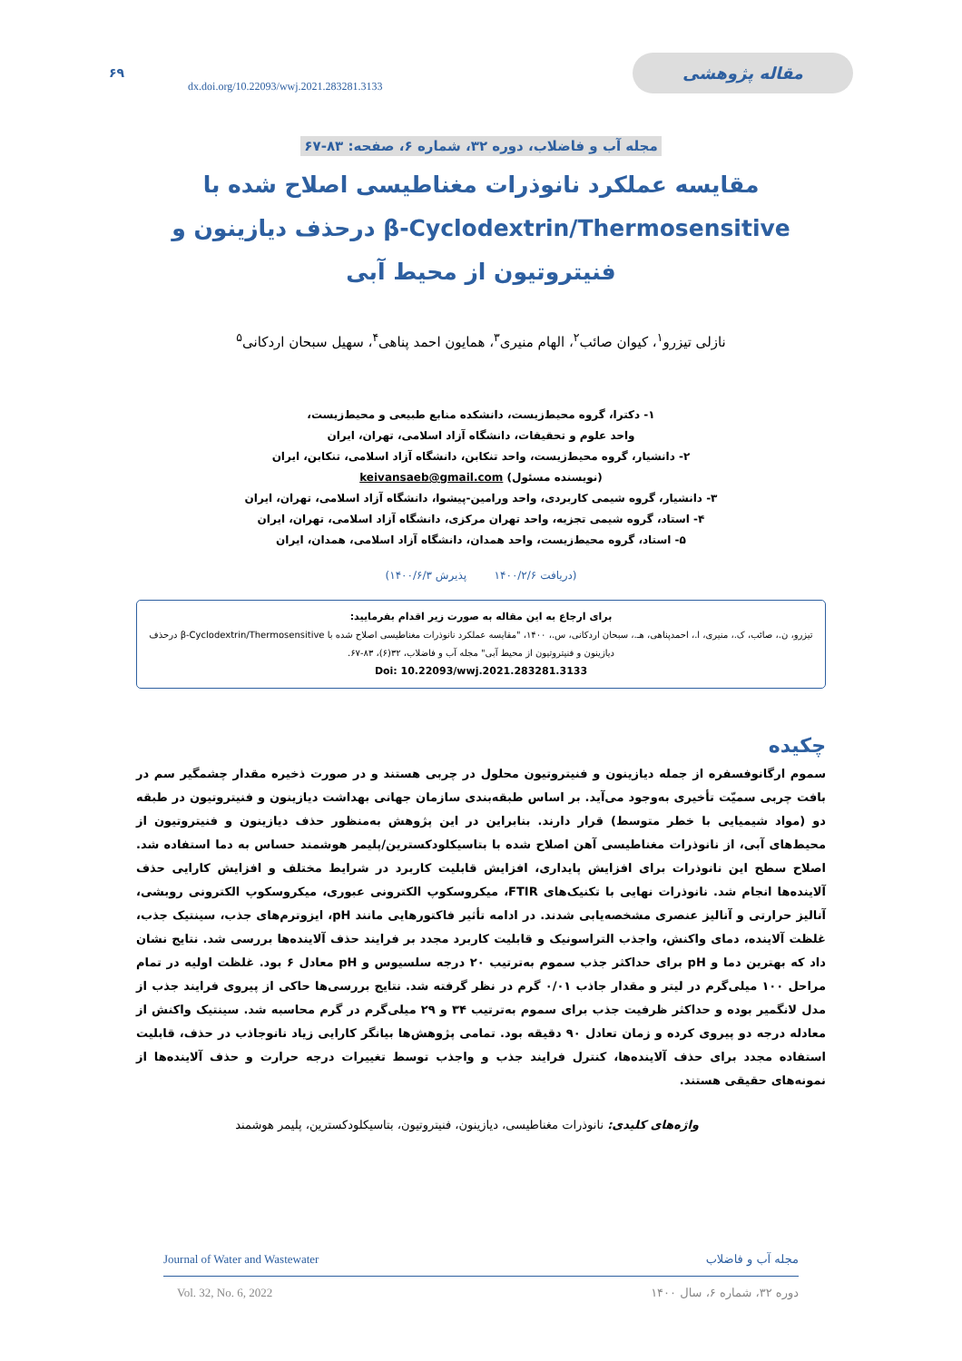۶۹ dx.doi.org/10.22093/wwj.2021.283281.3133 مقاله پژوهشی
مجله آب و فاضلاب، دوره ۳۲، شماره ۶، صفحه: ۸۳-۶۷
مقایسه عملکرد نانوذرات مغناطیسی اصلاح شده با
β-Cyclodextrin/Thermosensitive درحذف دیازینون و
فنیتروتیون از محیط آبی
نازلی تیزرو<sup>۱</sup>، کیوان صائب<sup>۲</sup>، الهام منیری<sup>۳</sup>، همایون احمد پناهی<sup>۴</sup>، سهیل سبحان اردکانی<sup>۵</sup>
۱- دکترا، گروه محیط‌زیست، دانشکده منابع طبیعی و محیط‌زیست،
واحد علوم و تحقیقات، دانشگاه آزاد اسلامی، تهران، ایران
۲- دانشیار، گروه محیط‌زیست، واحد تنکابن، دانشگاه آزاد اسلامی، تنکابن، ایران
(نویسنده مسئول) keivansaeb@gmail.com
۳- دانشیار، گروه شیمی کاربردی، واحد ورامین-پیشوا، دانشگاه آزاد اسلامی، تهران، ایران
۴- استاد، گروه شیمی تجزیه، واحد تهران مرکزی، دانشگاه آزاد اسلامی، تهران، ایران
۵- استاد، گروه محیط‌زیست، واحد همدان، دانشگاه آزاد اسلامی، همدان، ایران
(دریافت ۱۴۰۰/۲/۶ پذیرش ۱۴۰۰/۶/۳)
برای ارجاع به این مقاله به صورت زیر اقدام بفرمایید:
تیزرو، ن.، صائب، ک.، منیری، ا.، احمدپناهی، هـ.، سبحان اردکانی، س.، ۱۴۰۰، "مقایسه عملکرد نانوذرات مغناطیسی اصلاح شده با β-Cyclodextrin/Thermosensitive درحذف دیازینون و فنیتروتیون از محیط آبی" مجله آب و فاضلاب، ۳۲(۶)، ۸۳-۶۷.
Doi: 10.22093/wwj.2021.283281.3133
چکیده
سموم ارگانوفسفره از جمله دیازینون و فنیتروتیون محلول در چربی هستند و در صورت ذخیره مقدار چشمگیر سم در بافت چربی سمیّت تأخیری به‌وجود می‌آید. بر اساس طبقه‌بندی سازمان جهانی بهداشت دیازینون و فنیتروتیون در طبقه دو (مواد شیمیایی با خطر متوسط) قرار دارند. بنابراین در این پژوهش به‌منظور حذف دیازینون و فنیتروتیون از محیط‌های آبی، از نانوذرات مغناطیسی آهن اصلاح شده با بتاسیکلودکسترین/پلیمر هوشمند حساس به دما استفاده شد. اصلاح سطح این نانوذرات برای افزایش پایداری، افزایش قابلیت کاربرد در شرایط مختلف و افزایش کارایی حذف آلاینده‌ها انجام شد. نانوذرات نهایی با تکنیک‌های FTIR، میکروسکوپ الکترونی عبوری، میکروسکوپ الکترونی روبشی، آنالیز حرارتی و آنالیز عنصری مشخصه‌یابی شدند. در ادامه تأثیر فاکتورهایی مانند pH، ایزوترم‌های جذب، سینتیک جذب، غلظت آلاینده، دمای واکنش، واجذب التراسونیک و قابلیت کاربرد مجدد بر فرایند حذف آلاینده‌ها بررسی شد. نتایج نشان داد که بهترین دما و pH برای حداکثر جذب سموم به‌ترتیب ۲۰ درجه سلسیوس و pH معادل ۶ بود. غلظت اولیه در تمام مراحل ۱۰۰ میلی‌گرم در لیتر و مقدار جاذب ۰/۰۱ گرم در نظر گرفته شد. نتایج بررسی‌ها حاکی از پیروی فرایند جذب از مدل لانگمیر بوده و حداکثر ظرفیت جذب برای سموم به‌ترتیب ۳۴ و ۲۹ میلی‌گرم در گرم محاسبه شد. سینتیک واکنش از معادله درجه دو پیروی کرده و زمان تعادل ۹۰ دقیقه بود. تمامی پژوهش‌ها بیانگر کارایی زیاد نانوجاذب در حذف، قابلیت استفاده مجدد برای حذف آلاینده‌ها، کنترل فرایند جذب و واجذب توسط تغییرات درجه حرارت و حذف آلاینده‌ها از نمونه‌های حقیقی هستند.
واژه‌های کلیدی: نانوذرات مغناطیسی، دیازینون، فنیتروتیون، بتاسیکلودکسترین، پلیمر هوشمند
Journal of Water and Wastewater مجله آب و فاضلاب
Vol. 32, No. 6, 2022 دوره ۳۲، شماره ۶، سال ۱۴۰۰